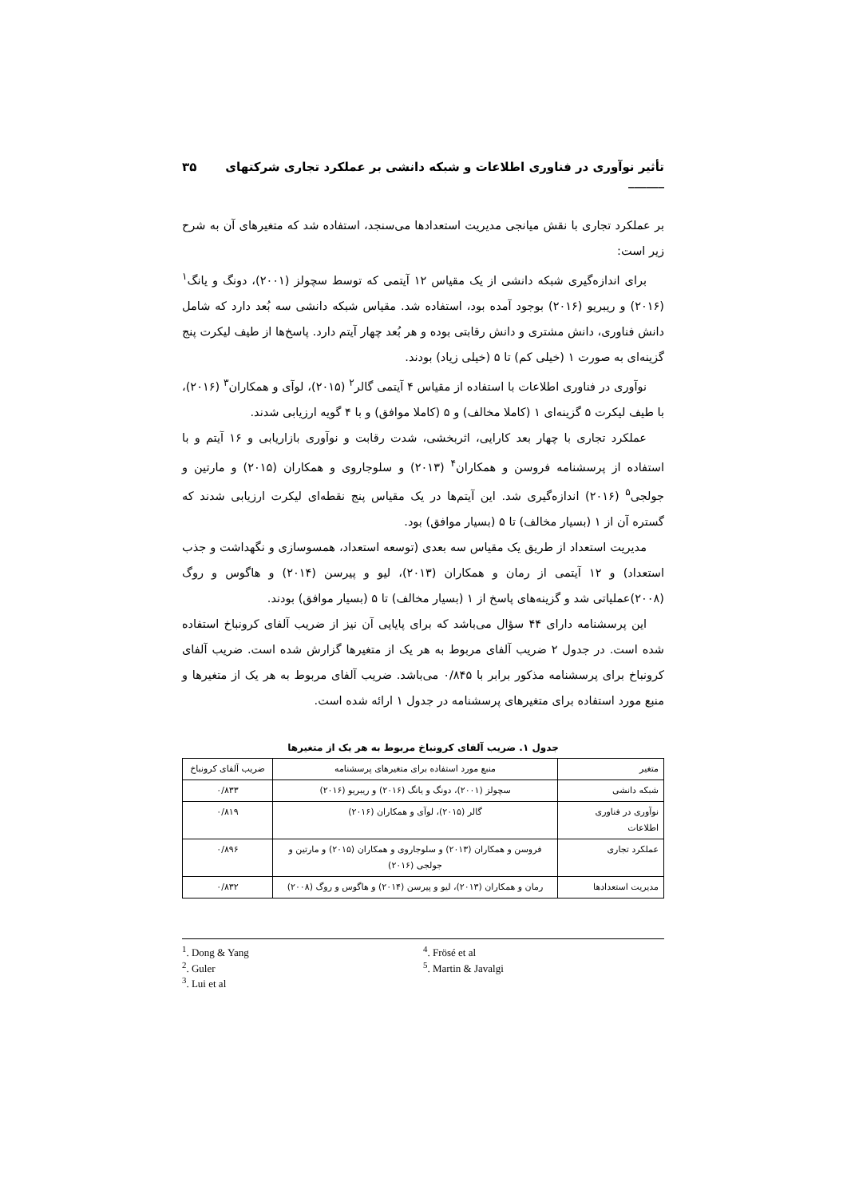تأثیر نوآوری در فناوری اطلاعات و شبکه دانشی بر عملکرد تجاری شرکتهای ______ ۳۵
بر عملکرد تجاری با نقش میانجی مدیریت استعدادها می‌سنجد، استفاده شد که متغیرهای آن به شرح زیر است:
برای اندازه‌گیری شبکه دانشی از یک مقیاس ۱۲ آیتمی که توسط سچولز (۲۰۰۱)، دونگ و یانگ<sup>۱</sup> (۲۰۱۶) و ریبریو (۲۰۱۶) بوجود آمده بود، استفاده شد. مقیاس شبکه دانشی سه بُعد دارد که شامل دانش فناوری، دانش مشتری و دانش رقابتی بوده و هر بُعد چهار آیتم دارد. پاسخ‌ها از طیف لیکرت پنج گزینه‌ای به صورت ۱ (خیلی کم) تا ۵ (خیلی زیاد) بودند.
نوآوری در فناوری اطلاعات با استفاده از مقیاس ۴ آیتمی گالر<sup>۲</sup> (۲۰۱۵)، لوآی و همکاران<sup>۳</sup> (۲۰۱۶)، با طیف لیکرت ۵ گزینه‌ای ۱ (کاملا مخالف) و ۵ (کاملا موافق) و با ۴ گویه ارزیابی شدند.
عملکرد تجاری با چهار بعد کارایی، اثربخشی، شدت رقابت و نوآوری بازاریابی و ۱۶ آیتم و با استفاده از پرسشنامه فروسن و همکاران<sup>۴</sup> (۲۰۱۳) و سلوجاروی و همکاران (۲۰۱۵) و مارتین و جولجی<sup>۵</sup> (۲۰۱۶) اندازه‌گیری شد. این آیتم‌ها در یک مقیاس پنج نقطه‌ای لیکرت ارزیابی شدند که گستره آن از ۱ (بسیار مخالف) تا ۵ (بسیار موافق) بود.
مدیریت استعداد از طریق یک مقیاس سه بعدی (توسعه استعداد، همسوسازی و نگهداشت و جذب استعداد) و ۱۲ آیتمی از رمان و همکاران (۲۰۱۳)، لیو و پیرسن (۲۰۱۴) و هاگوس و روگ (۲۰۰۸)عملیاتی شد و گزینه‌های پاسخ از ۱ (بسیار مخالف) تا ۵ (بسیار موافق) بودند.
این پرسشنامه دارای ۴۴ سؤال می‌باشد که برای پایایی آن نیز از ضریب آلفای کرونباخ استفاده شده است. در جدول ۲ ضریب آلفای مربوط به هر یک از متغیرها گزارش شده است. ضریب آلفای کرونباخ برای پرسشنامه مذکور برابر با ۰/۸۴۵ می‌باشد. ضریب آلفای مربوط به هر یک از متغیرها و منبع مورد استفاده برای متغیرهای پرسشنامه در جدول ۱ ارائه شده است.
جدول ۱. ضریب آلفای کرونباخ مربوط به هر یک از متغیرها
| متغیر | منبع مورد استفاده برای متغیرهای پرسشنامه | ضریب آلفای کرونباخ |
| --- | --- | --- |
| شبکه دانشی | سچولز (۲۰۰۱)، دونگ و یانگ (۲۰۱۶) و ریبریو (۲۰۱۶) | ۰/۸۳۳ |
| نوآوری در فناوری اطلاعات | گالر (۲۰۱۵)، لوآی و همکاران (۲۰۱۶) | ۰/۸۱۹ |
| عملکرد تجاری | فروسن و همکاران (۲۰۱۳) و سلوجاروی و همکاران (۲۰۱۵) و مارتین و جولجی (۲۰۱۶) | ۰/۸۹۶ |
| مدیریت استعدادها | رمان و همکاران (۲۰۱۳)، لیو و پیرسن (۲۰۱۴) و هاگوس و روگ (۲۰۰۸) | ۰/۸۳۲ |
<sup>1</sup>. Dong & Yang
<sup>2</sup>. Guler
<sup>3</sup>. Lui et al
<sup>4</sup>. Frösé et al
<sup>5</sup>. Martin & Javalgi